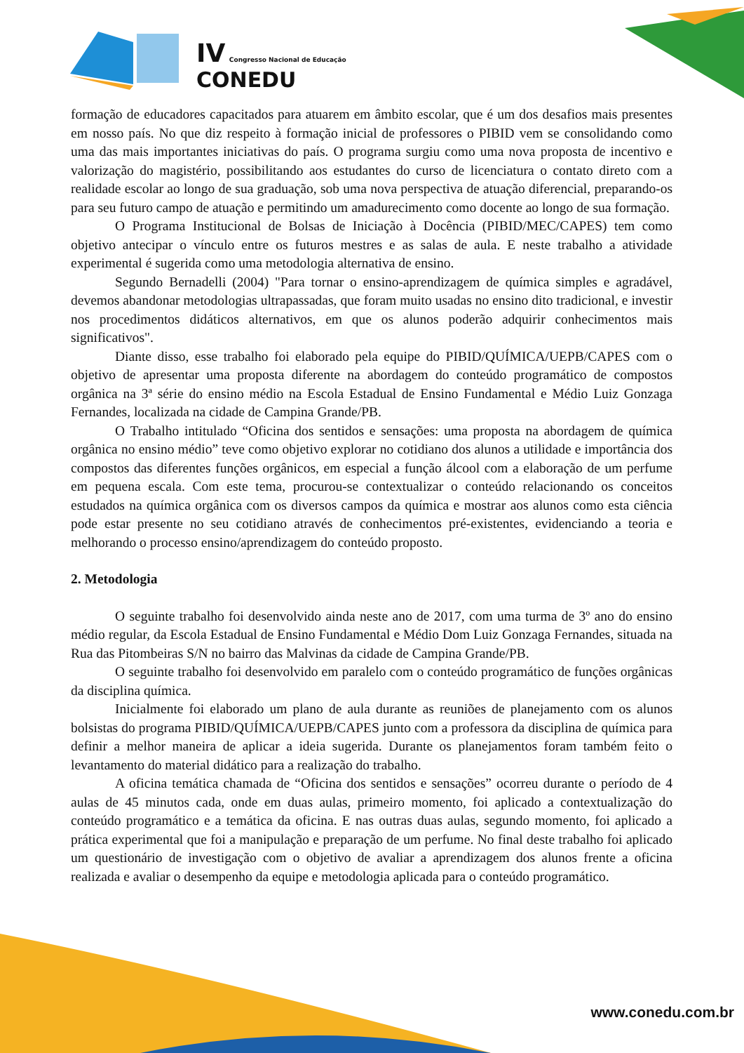IV Congresso Nacional de Educação
CONEDU
formação de educadores capacitados para atuarem em âmbito escolar, que é um dos desafios mais presentes em nosso país. No que diz respeito à formação inicial de professores o PIBID vem se consolidando como uma das mais importantes iniciativas do país. O programa surgiu como uma nova proposta de incentivo e valorização do magistério, possibilitando aos estudantes do curso de licenciatura o contato direto com a realidade escolar ao longo de sua graduação, sob uma nova perspectiva de atuação diferencial, preparando-os para seu futuro campo de atuação e permitindo um amadurecimento como docente ao longo de sua formação.
O Programa Institucional de Bolsas de Iniciação à Docência (PIBID/MEC/CAPES) tem como objetivo antecipar o vínculo entre os futuros mestres e as salas de aula. E neste trabalho a atividade experimental é sugerida como uma metodologia alternativa de ensino.
Segundo Bernadelli (2004) "Para tornar o ensino-aprendizagem de química simples e agradável, devemos abandonar metodologias ultrapassadas, que foram muito usadas no ensino dito tradicional, e investir nos procedimentos didáticos alternativos, em que os alunos poderão adquirir conhecimentos mais significativos".
Diante disso, esse trabalho foi elaborado pela equipe do PIBID/QUÍMICA/UEPB/CAPES com o objetivo de apresentar uma proposta diferente na abordagem do conteúdo programático de compostos orgânica na 3ª série do ensino médio na Escola Estadual de Ensino Fundamental e Médio Luiz Gonzaga Fernandes, localizada na cidade de Campina Grande/PB.
O Trabalho intitulado “Oficina dos sentidos e sensações: uma proposta na abordagem de química orgânica no ensino médio” teve como objetivo explorar no cotidiano dos alunos a utilidade e importância dos compostos das diferentes funções orgânicos, em especial a função álcool com a elaboração de um perfume em pequena escala. Com este tema, procurou-se contextualizar o conteúdo relacionando os conceitos estudados na química orgânica com os diversos campos da química e mostrar aos alunos como esta ciência pode estar presente no seu cotidiano através de conhecimentos pré-existentes, evidenciando a teoria e melhorando o processo ensino/aprendizagem do conteúdo proposto.
2. Metodologia
O seguinte trabalho foi desenvolvido ainda neste ano de 2017, com uma turma de 3º ano do ensino médio regular, da Escola Estadual de Ensino Fundamental e Médio Dom Luiz Gonzaga Fernandes, situada na Rua das Pitombeiras S/N no bairro das Malvinas da cidade de Campina Grande/PB.
O seguinte trabalho foi desenvolvido em paralelo com o conteúdo programático de funções orgânicas da disciplina química.
Inicialmente foi elaborado um plano de aula durante as reuniões de planejamento com os alunos bolsistas do programa PIBID/QUÍMICA/UEPB/CAPES junto com a professora da disciplina de química para definir a melhor maneira de aplicar a ideia sugerida. Durante os planejamentos foram também feito o levantamento do material didático para a realização do trabalho.
A oficina temática chamada de “Oficina dos sentidos e sensações” ocorreu durante o período de 4 aulas de 45 minutos cada, onde em duas aulas, primeiro momento, foi aplicado a contextualização do conteúdo programático e a temática da oficina. E nas outras duas aulas, segundo momento, foi aplicado a prática experimental que foi a manipulação e preparação de um perfume. No final deste trabalho foi aplicado um questionário de investigação com o objetivo de avaliar a aprendizagem dos alunos frente a oficina realizada e avaliar o desempenho da equipe e metodologia aplicada para o conteúdo programático.
www.conedu.com.br